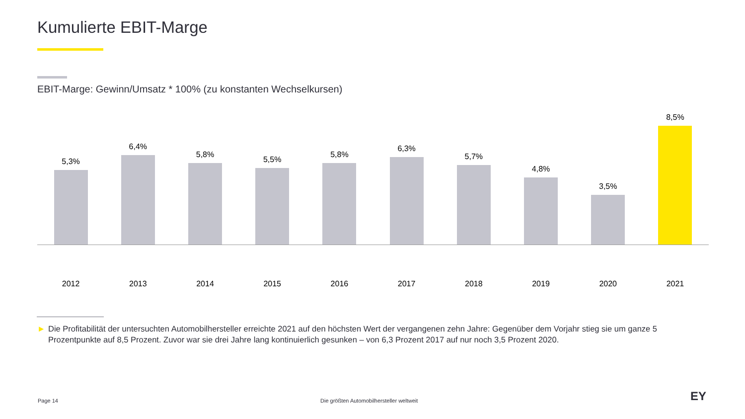Kumulierte EBIT-Marge
EBIT-Marge: Gewinn/Umsatz * 100% (zu konstanten Wechselkursen)
5,3%
6,4%
5,8%
5,5%
5,8%
6,3%
5,7%
4,8%
3,5%
8,5%
2012 2013 2014 2015 2016 2017 2018 2019 2020 2021
► Die Profitabilität der untersuchten Automobilhersteller erreichte 2021 auf den höchsten Wert der vergangenen zehn Jahre: Gegenüber dem Vorjahr stieg sie um ganze 5 Prozentpunkte auf 8,5 Prozent. Zuvor war sie drei Jahre lang kontinuierlich gesunken – von 6,3 Prozent 2017 auf nur noch 3,5 Prozent 2020.
Page 14
Die größten Automobilhersteller weltweit
EY